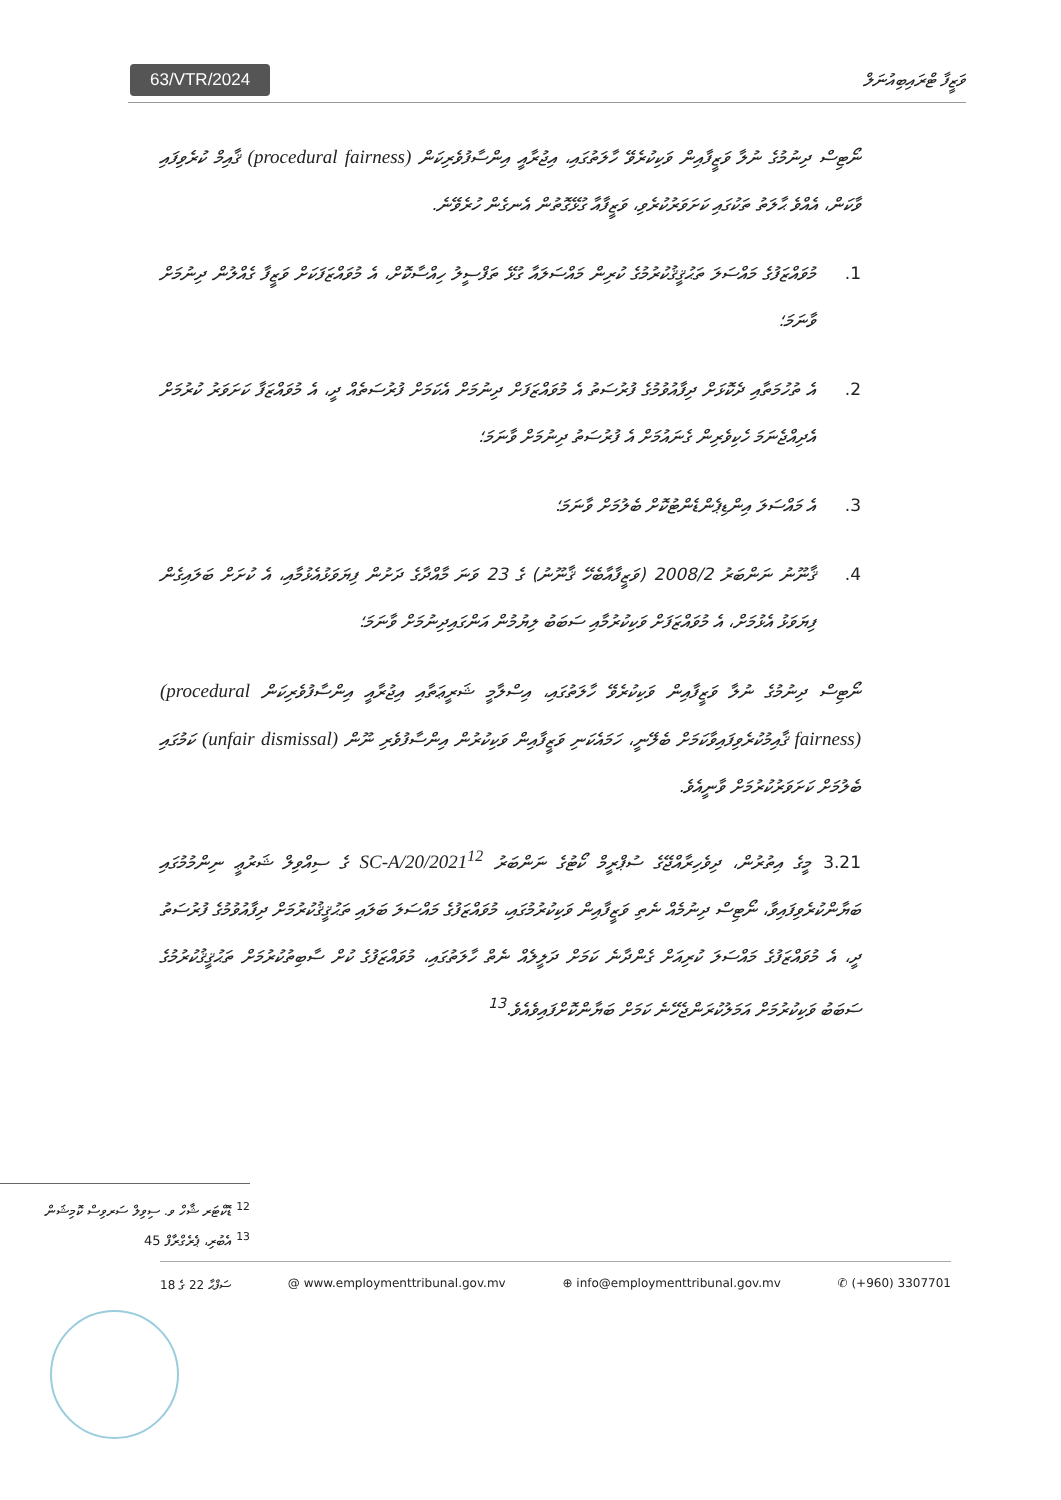63/VTR/2024 ވަޒީފާ ޓްރައިބިއުނަލް
ނޯޓިސް ދިނުމުގެ ނުލާ ވަޒީފާއިން ވަކިކުރެވޭ ހާލަތުގައި، އިޖުރާއީ އިންސާފުވެރިކަން (procedural fairness) ޤާއިމް ކުރެވިފައި ވާކަން، އެއްވެ ޙާލަތު ތަކުގައި ކަށަވަރުކުރެވި، ވަޒީފާއާ ގުޅޭގޮތުން އެނގެން ހުރެވޭނެ.
1. މުވައްޒަފުގެ މައްސަލަ ތަޙުޤީޤުކުރުމުގެ ކުރިން މައްސަލައާ ގުޅޭ ތަފްސީލު ހިއްސާކޮށް، އެ މުވައްޒަފަކަށް ވަޒީފާ ގެއްލުން ދިނުމަށް ވާނަމަ؛
2. އެ ތުހުމަތާއި ދެކޮޅަށް ދިފާއުވުމުގެ ފުރުސަތު އެ މުވައްޒަފަށް ދިނުމަށް އެކަމަށް ފުރުސަތެއް ދީ، އެ މުވައްޒަފާ ކަށަވަރު ކުރުމަށް އެދިއްޖެނަމަ ހެކިވެރިން ގެނައުމަށް އެ ފުރުސަތު ދިނުމަށް ވާނަމަ؛
3. އެ މައްސަލަ އިންޑިޕެންޑެންޓުކޮށް ބެލުމަށް ވާނަމަ؛
4. ޤާނޫނު ނަންބަރު 2008/2 (ވަޒީފާއާބެހޭ ޤާނޫނު) ގެ 23 ވަނަ މާއްދާގެ ދަށުން ފިޔަވަޅުއެޅުމާއި، އެ ކުށަށް ބަލައިގެން ފިޔަވަޅު އެޅުމަށް، އެ މުވައްޒަފަށް ވަކިކުރުމާއި ސަބަބު ލިޔުމުން އަންގައިދިނުމަށް ވާނަމަ؛
ނޯޓިސް ދިނުމުގެ ނުލާ ވަޒީފާއިން ވަކިކުރެވޭ ހާލަތުގައި، އިސްލާމީ ޝަރީޢަތާއި އިޖުރާއީ އިންސާފުވެރިކަން (procedural fairness) ޤާއިމުކުރެވިފައިވާކަމަށް ބެލޭނީ، ހަމައެކަނި ވަޒީފާއިން ވަކިކުރުން އިންސާފުވެރި ނޫން (unfair dismissal) ކަމުގައި ބެލުމަށް ކަށަވަރުކުރުމަށް ވާނީއެވެ.
3.21 މީގެ އިތުރުން، ދިވެހިރާއްޖޭގެ ސުޕްރީމް ކޯޓުގެ ނަންބަރު SC-A/20/2021<sup>12</sup> ގެ ސިއްވިލް ޝަރުޢީ ނިންމުމުގައި ބަޔާންކުރެވިފައިވާ، ނޯޓިސް ދިނުމެއް ނެތި ވަޒީފާއިން ވަކިކުރުމުގައި، މުވައްޒަފުގެ މައްސަލަ ބަލައި ތަޙުޤީޤުކުރުމަށް ދިފާއުވުމުގެ ފުރުސަތު ދީ، އެ މުވައްޒަފުގެ މައްސަލަ ކުރިއަށް ގެންދާނެ ކަމަށް ދަލީލެއް ނެތް ހާލަތުގައި، މުވައްޒަފުގެ ކުށް ސާބިތުކުރުމަށް ތަޙުޤީޤުކުރުމުގެ ސަބަބު ވަކިކުރުމަށް އަމަލުކުރަންޖެހޭނެ ކަމަށް ބަޔާންކޮށްފައިވެއެވެ.<sup>13</sup>
<sup>12</sup> ޑޮކްޓަރ ޝާހް ވ. ސިވިލް ސަރވިސް ކޮމިޝަން
<sup>13</sup> އެބުރި، ޕެރެގްރާފް 45
ސަފްޙާ 22 ގެ 18 @ www.employmenttribunal.gov.mv ⊕ info@employmenttribunal.gov.mv ✆ (+960) 3307701